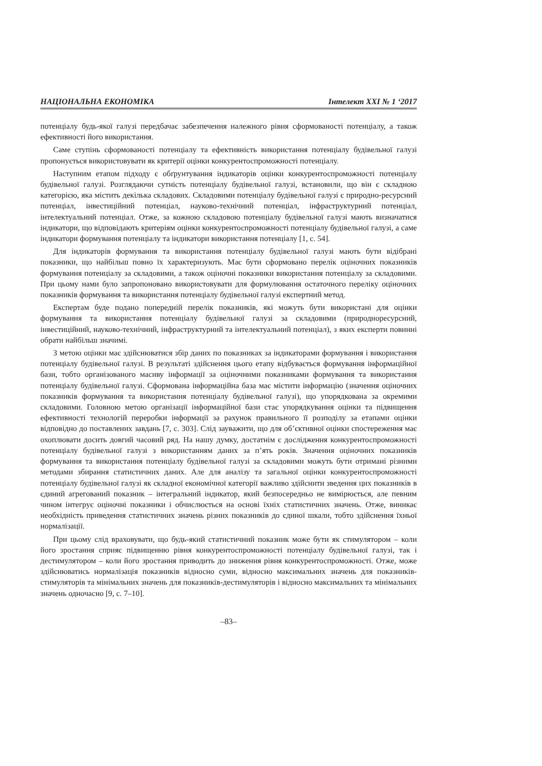НАЦІОНАЛЬНА ЕКОНОМІКА Інтелект ХХІ № 1 ‘2017
потенціалу будь-якої галузі передбачає забезпечення належного рівня сформованості потенціалу, а також ефективності його використання.
Саме ступінь сформованості потенціалу та ефективність використання потенціалу будівельної галузі пропонується використовувати як критерії оцінки конкурентоспроможності потенціалу.
Наступним етапом підходу є обґрунтування індикаторів оцінки конкурентоспроможності потенціалу будівельної галузі. Розглядаючи сутність потенціалу будівельної галузі, встановили, що він є складною категорією, яка містить декілька складових. Складовими потенціалу будівельної галузі є природно-ресурсний потенціал, інвестиційний потенціал, науково-технічний потенціал, інфраструктурний потенціал, інтелектуальний потенціал. Отже, за кожною складовою потенціалу будівельної галузі мають визначатися індикатори, що відповідають критеріям оцінки конкурентоспроможності потенціалу будівельної галузі, а саме індикатори формування потенціалу та індикатори використання потенціалу [1, с. 54].
Для індикаторів формування та використання потенціалу будівельної галузі мають бути відібрані показники, що найбільш повно їх характеризують. Має бути сформовано перелік оціночних показників формування потенціалу за складовими, а також оціночні показники використання потенціалу за складовими. При цьому нами було запропоновано використовувати для формулювання остаточного переліку оціночних показників формування та використання потенціалу будівельної галузі експертний метод.
Експертам буде подано попередній перелік показників, які можуть бути використані для оцінки формування та використання потенціалу будівельної галузі за складовими (природноресурсний, інвестиційний, науково-технічний, інфраструктурний та інтелектуальний потенціал), з яких експерти повинні обрати найбільш значимі.
З метою оцінки має здійснюватися збір даних по показниках за індикаторами формування і використання потенціалу будівельної галузі. В результаті здійснення цього етапу відбувається формування інформаційної бази, тобто організованого масиву інформації за оціночними показниками формування та використання потенціалу будівельної галузі. Сформована інформаційна база має містити інформацію (значення оціночних показників формування та використання потенціалу будівельної галузі), що упорядкована за окремими складовими. Головною метою організації інформаційної бази стає упорядкування оцінки та підвищення ефективності технологій переробки інформації за рахунок правильного її розподілу за етапами оцінки відповідно до поставлених завдань [7, с. 303]. Слід зауважити, що для об’єктивної оцінки спостереження має охоплювати досить довгий часовий ряд. На нашу думку, достатнім є дослідження конкурентоспроможності потенціалу будівельної галузі з використанням даних за п’ять років. Значення оціночних показників формування та використання потенціалу будівельної галузі за складовими можуть бути отримані різними методами збирання статистичних даних. Але для аналізу та загальної оцінки конкурентоспроможності потенціалу будівельної галузі як складної економічної категорії важливо здійснити зведення цих показників в єдиний агрегований показник – інтегральний індикатор, який безпосередньо не вимірюється, але певним чином інтегрує оціночні показники і обчислюється на основі їхніх статистичних значень. Отже, виникає необхідність приведення статистичних значень різних показників до єдиної шкали, тобто здійснення їхньої нормалізації.
При цьому слід враховувати, що будь-який статистичний показник може бути як стимулятором – коли його зростання сприяє підвищенню рівня конкурентоспроможності потенціалу будівельної галузі, так і дестимулятором – коли його зростання приводить до зниження рівня конкурентоспроможності. Отже, може здійснюватись нормалізація показників відносно суми, відносно максимальних значень для показників-стимуляторів та мінімальних значень для показників-дестимуляторів і відносно максимальних та мінімальних значень одночасно [9, с. 7–10].
–83–